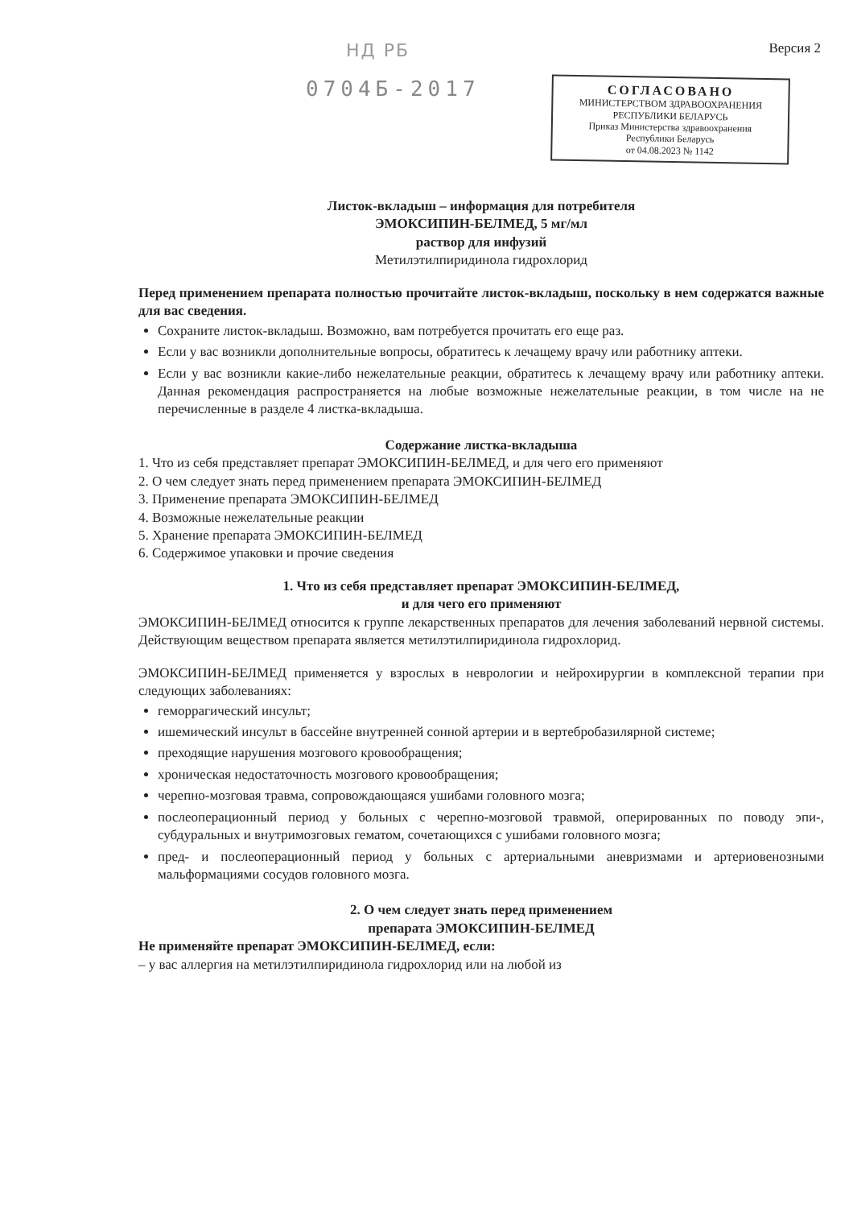НД РБ Версия 2
0704Б-2017
СОГЛАСОВАНО
МИНИСТЕРСТВОМ ЗДРАВООХРАНЕНИЯ
РЕСПУБЛИКИ БЕЛАРУСЬ
Приказ Министерства здравоохранения
Республики Беларусь
от 04.08.2023 № 1142
Листок-вкладыш – информация для потребителя
ЭМОКСИПИН-БЕЛМЕД, 5 мг/мл
раствор для инфузий
Метилэтилпиридинола гидрохлорид
Перед применением препарата полностью прочитайте листок-вкладыш, поскольку в нем содержатся важные для вас сведения.
Сохраните листок-вкладыш. Возможно, вам потребуется прочитать его еще раз.
Если у вас возникли дополнительные вопросы, обратитесь к лечащему врачу или работнику аптеки.
Если у вас возникли какие-либо нежелательные реакции, обратитесь к лечащему врачу или работнику аптеки. Данная рекомендация распространяется на любые возможные нежелательные реакции, в том числе на не перечисленные в разделе 4 листка-вкладыша.
Содержание листка-вкладыша
1. Что из себя представляет препарат ЭМОКСИПИН-БЕЛМЕД, и для чего его применяют
2. О чем следует знать перед применением препарата ЭМОКСИПИН-БЕЛМЕД
3. Применение препарата ЭМОКСИПИН-БЕЛМЕД
4. Возможные нежелательные реакции
5. Хранение препарата ЭМОКСИПИН-БЕЛМЕД
6. Содержимое упаковки и прочие сведения
1. Что из себя представляет препарат ЭМОКСИПИН-БЕЛМЕД,
и для чего его применяют
ЭМОКСИПИН-БЕЛМЕД относится к группе лекарственных препаратов для лечения заболеваний нервной системы. Действующим веществом препарата является метилэтилпиридинола гидрохлорид.
ЭМОКСИПИН-БЕЛМЕД применяется у взрослых в неврологии и нейрохирургии в комплексной терапии при следующих заболеваниях:
геморрагический инсульт;
ишемический инсульт в бассейне внутренней сонной артерии и в вертебробазилярной системе;
преходящие нарушения мозгового кровообращения;
хроническая недостаточность мозгового кровообращения;
черепно-мозговая травма, сопровождающаяся ушибами головного мозга;
послеоперационный период у больных с черепно-мозговой травмой, оперированных по поводу эпи-, субдуральных и внутримозговых гематом, сочетающихся с ушибами головного мозга;
пред- и послеоперационный период у больных с артериальными аневризмами и артериовенозными мальформациями сосудов головного мозга.
2. О чем следует знать перед применением
препарата ЭМОКСИПИН-БЕЛМЕД
Не применяйте препарат ЭМОКСИПИН-БЕЛМЕД, если:
– у вас аллергия на метилэтилпиридинола гидрохлорид или на любой из